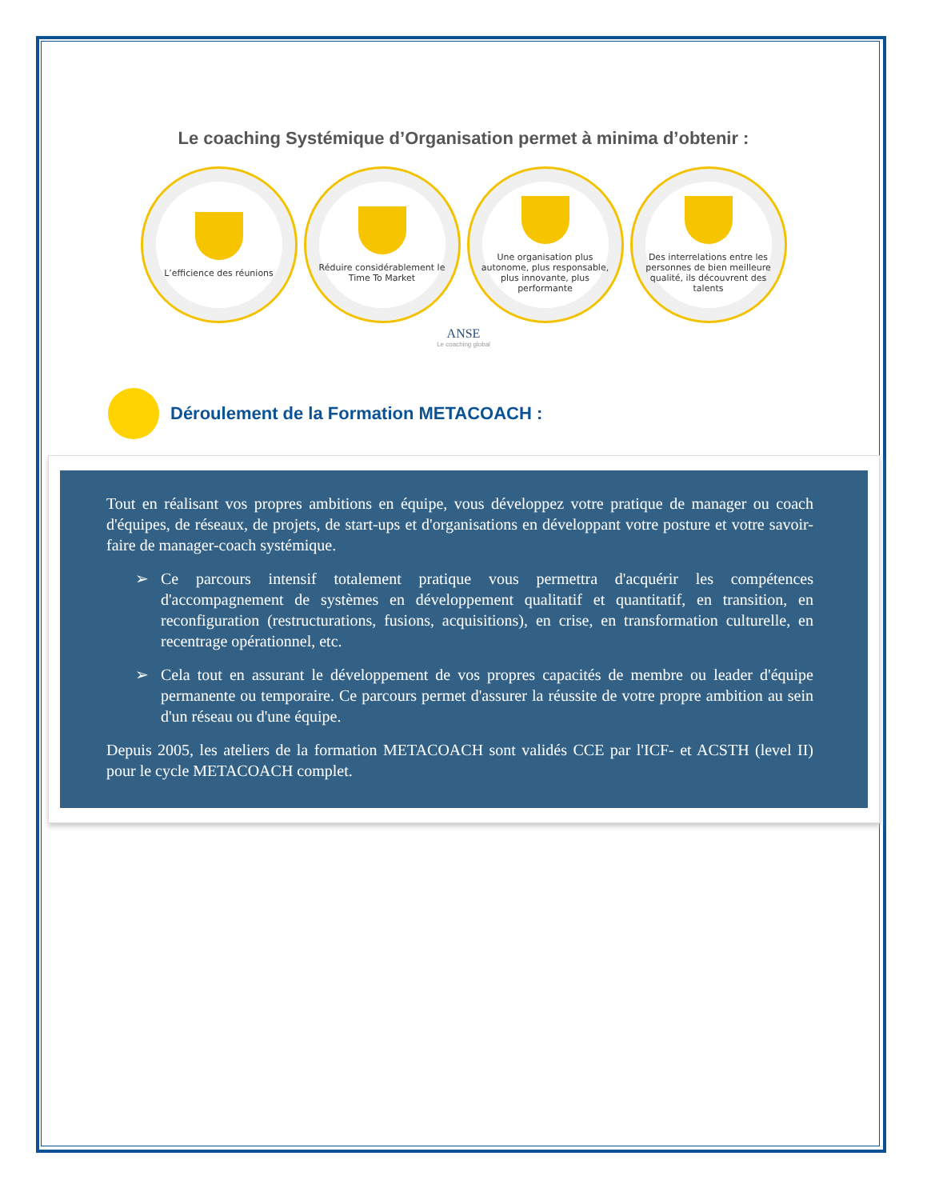Le coaching Systémique d’Organisation permet à minima d’obtenir :
L’efficience des réunions Réduire considérablement le Time To Market
Une organisation plus autonome, plus responsable, plus innovante, plus performante
Des interrelations entre les personnes de bien meilleure qualité, ils découvrent des talents
ANSE
Le coaching global
Déroulement de la Formation METACOACH :
Tout en réalisant vos propres ambitions en équipe, vous développez votre pratique de manager ou coach d'équipes, de réseaux, de projets, de start-ups et d'organisations en développant votre posture et votre savoir-faire de manager-coach systémique.
➢ Ce parcours intensif totalement pratique vous permettra d'acquérir les compétences d'accompagnement de systèmes en développement qualitatif et quantitatif, en transition, en reconfiguration (restructurations, fusions, acquisitions), en crise, en transformation culturelle, en recentrage opérationnel, etc.
➢ Cela tout en assurant le développement de vos propres capacités de membre ou leader d'équipe permanente ou temporaire. Ce parcours permet d'assurer la réussite de votre propre ambition au sein d'un réseau ou d'une équipe.
Depuis 2005, les ateliers de la formation METACOACH sont validés CCE par l'ICF- et ACSTH (level II) pour le cycle METACOACH complet.